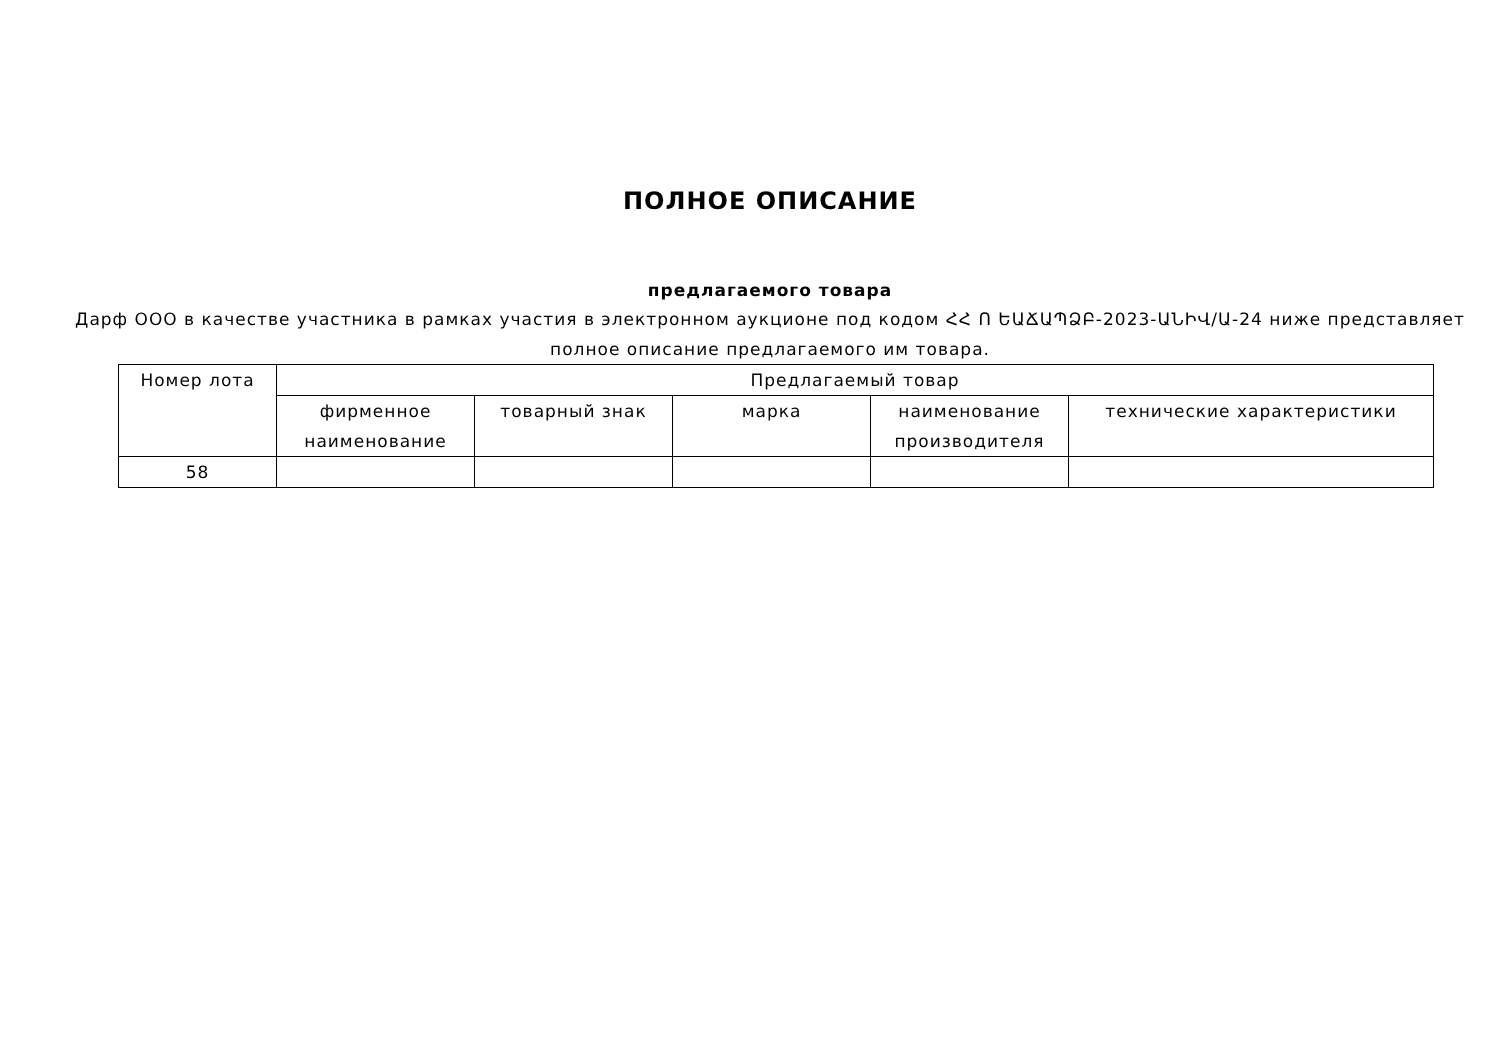ПОЛНОЕ ОПИСАНИЕ
предлагаемого товара
Дарф ООО в качестве участника в рамках участия в электронном аукционе под кодом ՀՀ Ո ԵԱՃԱՊՁԲ-2023-ԱՆԻՎ/Ա-24 ниже представляет полное описание предлагаемого им товара.
| Номер лота | Предлагаемый товар | | | | |
| --- | --- | --- | --- | --- | --- |
| | фирменное наименование | товарный знак | марка | наименование производителя | технические характеристики |
| 58 | | | | | |